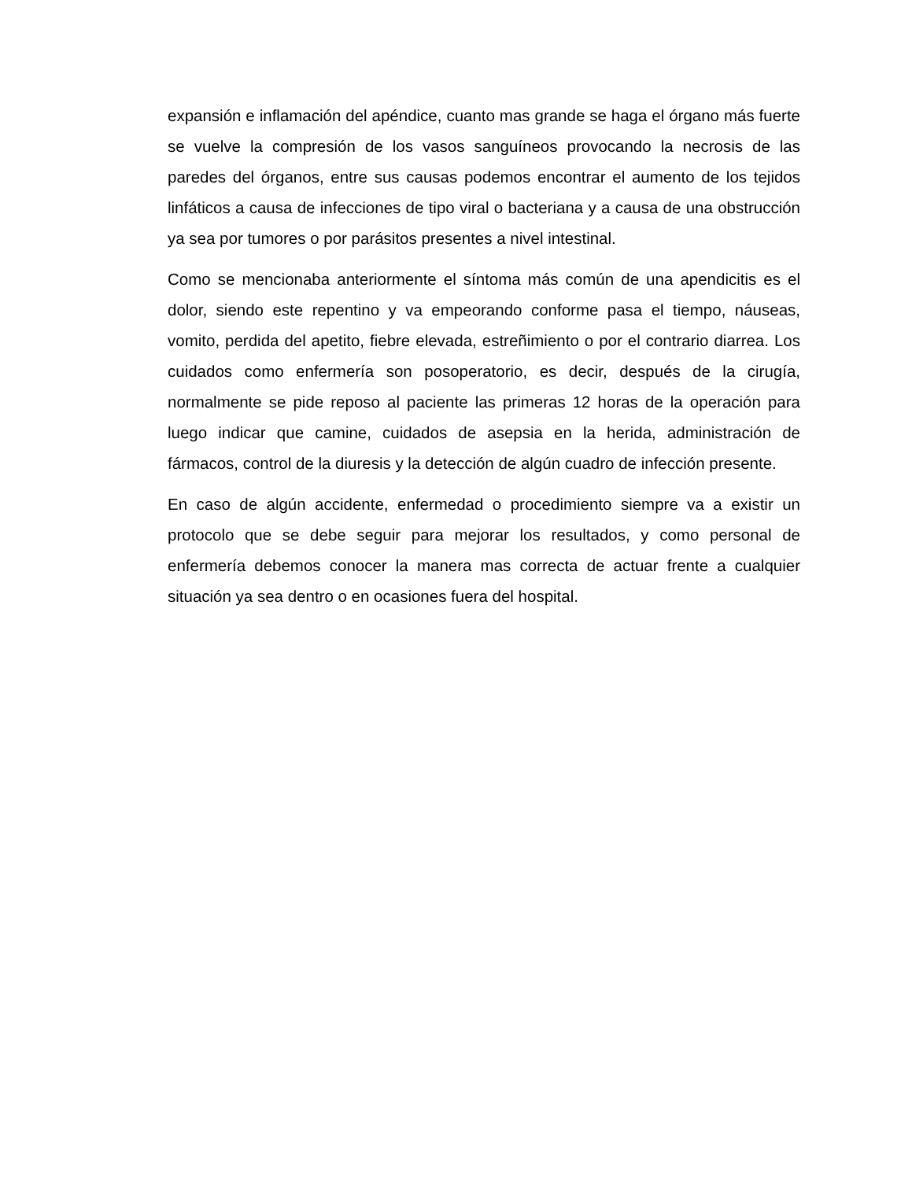expansión e inflamación del apéndice, cuanto mas grande se haga el órgano más fuerte se vuelve la compresión de los vasos sanguíneos provocando la necrosis de las paredes del órganos, entre sus causas podemos encontrar el aumento de los tejidos linfáticos a causa de infecciones de tipo viral o bacteriana y a causa de una obstrucción ya sea por tumores o por parásitos presentes a nivel intestinal.
Como se mencionaba anteriormente el síntoma más común de una apendicitis es el dolor, siendo este repentino y va empeorando conforme pasa el tiempo, náuseas, vomito, perdida del apetito, fiebre elevada, estreñimiento o por el contrario diarrea. Los cuidados como enfermería son posoperatorio, es decir, después de la cirugía, normalmente se pide reposo al paciente las primeras 12 horas de la operación para luego indicar que camine, cuidados de asepsia en la herida, administración de fármacos, control de la diuresis y la detección de algún cuadro de infección presente.
En caso de algún accidente, enfermedad o procedimiento siempre va a existir un protocolo que se debe seguir para mejorar los resultados, y como personal de enfermería debemos conocer la manera mas correcta de actuar frente a cualquier situación ya sea dentro o en ocasiones fuera del hospital.